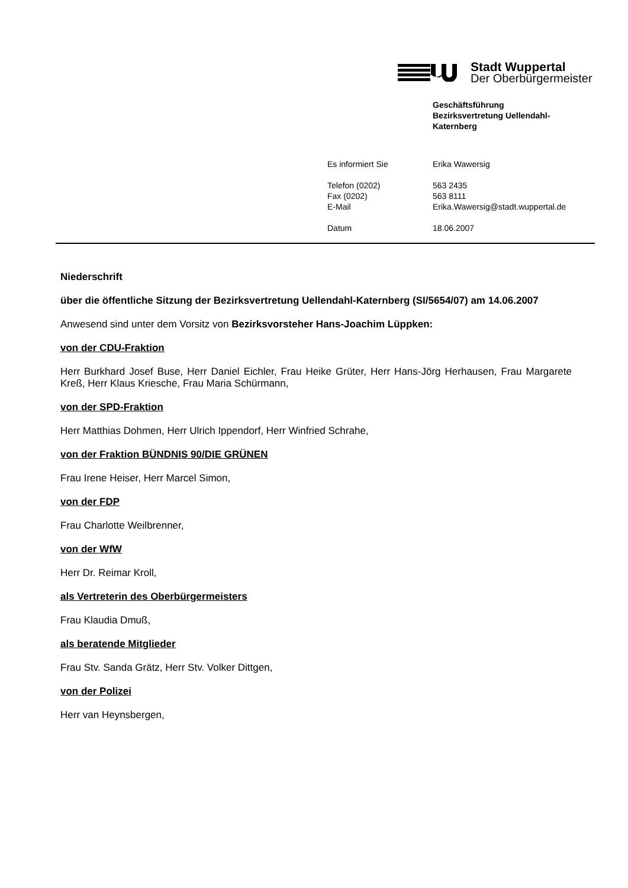Stadt Wuppertal
Der Oberbürgermeister
Geschäftsführung
Bezirksvertretung Uellendahl-
Katernberg
Es informiert Sie Erika Wawersig
Telefon (0202) 563 2435
Fax (0202) 563 8111
E-Mail Erika.Wawersig@stadt.wuppertal.de
Datum 18.06.2007
Niederschrift
über die öffentliche Sitzung der Bezirksvertretung Uellendahl-Katernberg (SI/5654/07) am 14.06.2007
Anwesend sind unter dem Vorsitz von Bezirksvorsteher Hans-Joachim Lüppken:
von der CDU-Fraktion
Herr Burkhard Josef Buse, Herr Daniel Eichler, Frau Heike Grüter, Herr Hans-Jörg Herhausen, Frau Margarete Kreß, Herr Klaus Kriesche, Frau Maria Schürmann,
von der SPD-Fraktion
Herr Matthias Dohmen, Herr Ulrich Ippendorf, Herr Winfried Schrahe,
von der Fraktion BÜNDNIS 90/DIE GRÜNEN
Frau Irene Heiser, Herr Marcel Simon,
von der FDP
Frau Charlotte Weilbrenner,
von der WfW
Herr Dr. Reimar Kroll,
als Vertreterin des Oberbürgermeisters
Frau Klaudia Dmuß,
als beratende Mitglieder
Frau Stv. Sanda Grätz, Herr Stv. Volker Dittgen,
von der Polizei
Herr van Heynsbergen,